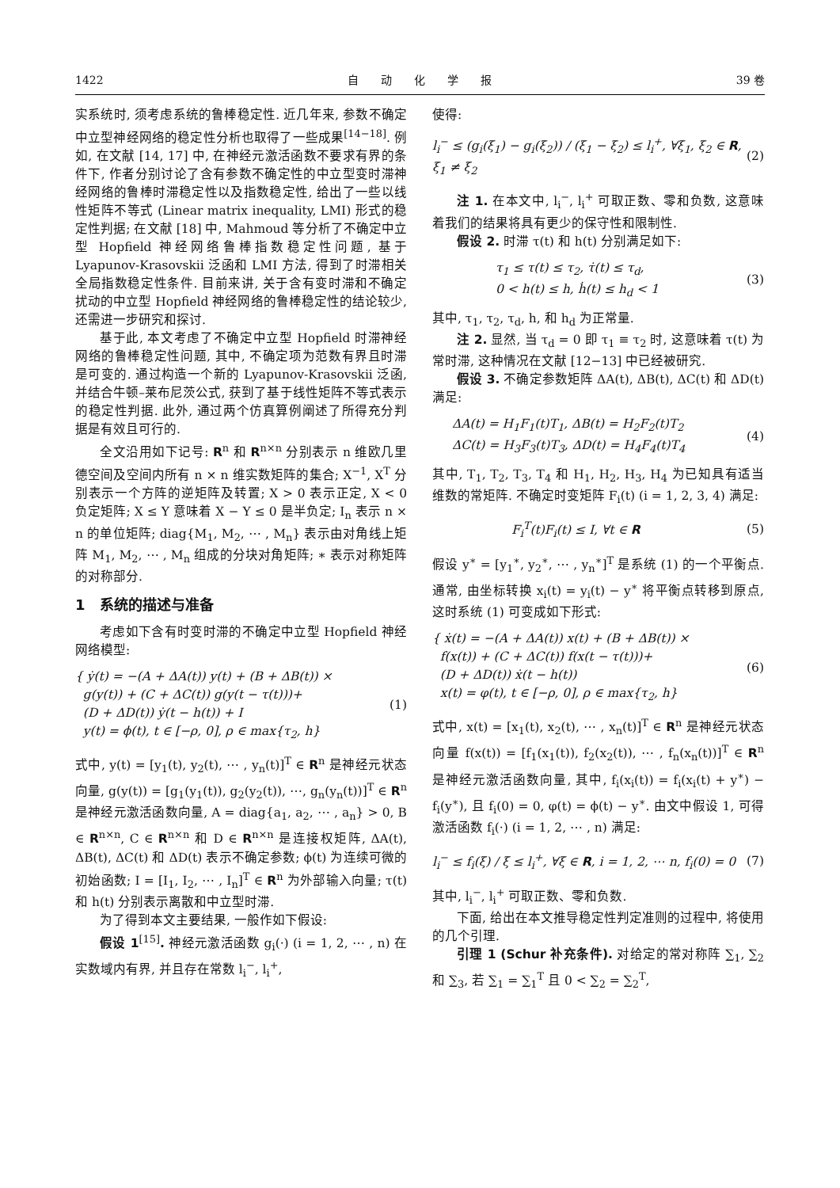1422 自　　动　　化　　学　　报 39 卷
实系统时, 须考虑系统的鲁棒稳定性. 近几年来, 参数不确定中立型神经网络的稳定性分析也取得了一些成果<sup>[14−18]</sup>. 例如, 在文献 [14, 17] 中, 在神经元激活函数不要求有界的条件下, 作者分别讨论了含有参数不确定性的中立型变时滞神经网络的鲁棒时滞稳定性以及指数稳定性, 给出了一些以线性矩阵不等式 (Linear matrix inequality, LMI) 形式的稳定性判据; 在文献 [18] 中, Mahmoud 等分析了不确定中立型 Hopfield 神经网络鲁棒指数稳定性问题, 基于 Lyapunov-Krasovskii 泛函和 LMI 方法, 得到了时滞相关全局指数稳定性条件. 目前来讲, 关于含有变时滞和不确定扰动的中立型 Hopfield 神经网络的鲁棒稳定性的结论较少, 还需进一步研究和探讨.
基于此, 本文考虑了不确定中立型 Hopfield 时滞神经网络的鲁棒稳定性问题, 其中, 不确定项为范数有界且时滞是可变的. 通过构造一个新的 Lyapunov-Krasovskii 泛函, 并结合牛顿–莱布尼茨公式, 获到了基于线性矩阵不等式表示的稳定性判据. 此外, 通过两个仿真算例阐述了所得充分判据是有效且可行的.
全文沿用如下记号: R<sup>n</sup> 和 R<sup>n×n</sup> 分别表示 n 维欧几里德空间及空间内所有 n × n 维实数矩阵的集合; X<sup>−1</sup>, X<sup>T</sup> 分别表示一个方阵的逆矩阵及转置; X > 0 表示正定, X < 0 负定矩阵; X ≤ Y 意味着 X − Y ≤ 0 是半负定; I<sub>n</sub> 表示 n × n 的单位矩阵; diag{M<sub>1</sub>, M<sub>2</sub>, ⋯ , M<sub>n</sub>} 表示由对角线上矩阵 M<sub>1</sub>, M<sub>2</sub>, ⋯ , M<sub>n</sub> 组成的分块对角矩阵; ∗ 表示对称矩阵的对称部分.
1　系统的描述与准备
考虑如下含有时变时滞的不确定中立型 Hopfield 神经网络模型:
{ ẏ(t) = −(A + ΔA(t)) y(t) + (B + ΔB(t)) ×
g(y(t)) + (C + ΔC(t)) g(y(t − τ(t)))+
(D + ΔD(t)) ẏ(t − h(t)) + I
y(t) = ϕ(t), t ∈ [−ρ, 0], ρ ∈ max{τ<sub>2</sub>, h}
(1)
式中, y(t) = [y<sub>1</sub>(t), y<sub>2</sub>(t), ⋯ , y<sub>n</sub>(t)]<sup>T</sup> ∈ R<sup>n</sup> 是神经元状态向量, g(y(t)) = [g<sub>1</sub>(y<sub>1</sub>(t)), g<sub>2</sub>(y<sub>2</sub>(t)), ⋯, g<sub>n</sub>(y<sub>n</sub>(t))]<sup>T</sup> ∈ R<sup>n</sup> 是神经元激活函数向量, A = diag{a<sub>1</sub>, a<sub>2</sub>, ⋯ , a<sub>n</sub>} > 0, B ∈ R<sup>n×n</sup>, C ∈ R<sup>n×n</sup> 和 D ∈ R<sup>n×n</sup> 是连接权矩阵, ΔA(t), ΔB(t), ΔC(t) 和 ΔD(t) 表示不确定参数; ϕ(t) 为连续可微的初始函数; I = [I<sub>1</sub>, I<sub>2</sub>, ⋯ , I<sub>n</sub>]<sup>T</sup> ∈ R<sup>n</sup> 为外部输入向量; τ(t) 和 h(t) 分别表示离散和中立型时滞.
为了得到本文主要结果, 一般作如下假设:
假设 1<sup>[15]</sup>. 神经元激活函数 g<sub>i</sub>(·) (i = 1, 2, ⋯ , n) 在实数域内有界, 并且存在常数 l<sub>i</sub><sup>−</sup>, l<sub>i</sub><sup>+</sup>,
使得:
l<sub>i</sub><sup>−</sup> ≤ (g<sub>i</sub>(ξ<sub>1</sub>) − g<sub>i</sub>(ξ<sub>2</sub>)) / (ξ<sub>1</sub> − ξ<sub>2</sub>) ≤ l<sub>i</sub><sup>+</sup>, ∀ξ<sub>1</sub>, ξ<sub>2</sub> ∈ R, ξ<sub>1</sub> ≠ ξ<sub>2</sub>
(2)
注 1. 在本文中, l<sub>i</sub><sup>−</sup>, l<sub>i</sub><sup>+</sup> 可取正数、零和负数, 这意味着我们的结果将具有更少的保守性和限制性.
假设 2. 时滞 τ(t) 和 h(t) 分别满足如下:
τ<sub>1</sub> ≤ τ(t) ≤ τ<sub>2</sub>, τ̇(t) ≤ τ<sub>d</sub>,
0 < h(t) ≤ h, ḣ(t) ≤ h<sub>d</sub> < 1
(3)
其中, τ<sub>1</sub>, τ<sub>2</sub>, τ<sub>d</sub>, h, 和 h<sub>d</sub> 为正常量.
注 2. 显然, 当 τ<sub>d</sub> = 0 即 τ<sub>1</sub> ≡ τ<sub>2</sub> 时, 这意味着 τ(t) 为常时滞, 这种情况在文献 [12−13] 中已经被研究.
假设 3. 不确定参数矩阵 ΔA(t), ΔB(t), ΔC(t) 和 ΔD(t) 满足:
ΔA(t) = H<sub>1</sub>F<sub>1</sub>(t)T<sub>1</sub>, ΔB(t) = H<sub>2</sub>F<sub>2</sub>(t)T<sub>2</sub>
ΔC(t) = H<sub>3</sub>F<sub>3</sub>(t)T<sub>3</sub>, ΔD(t) = H<sub>4</sub>F<sub>4</sub>(t)T<sub>4</sub>
(4)
其中, T<sub>1</sub>, T<sub>2</sub>, T<sub>3</sub>, T<sub>4</sub> 和 H<sub>1</sub>, H<sub>2</sub>, H<sub>3</sub>, H<sub>4</sub> 为已知具有适当维数的常矩阵. 不确定时变矩阵 F<sub>i</sub>(t) (i = 1, 2, 3, 4) 满足:
F<sub>i</sub><sup>T</sup>(t)F<sub>i</sub>(t) ≤ I, ∀t ∈ R (5)
假设 y<sup>∗</sup> = [y<sub>1</sub><sup>∗</sup>, y<sub>2</sub><sup>∗</sup>, ⋯ , y<sub>n</sub><sup>∗</sup>]<sup>T</sup> 是系统 (1) 的一个平衡点. 通常, 由坐标转换 x<sub>i</sub>(t) = y<sub>i</sub>(t) − y<sup>∗</sup> 将平衡点转移到原点, 这时系统 (1) 可变成如下形式:
{ ẋ(t) = −(A + ΔA(t)) x(t) + (B + ΔB(t)) ×
f(x(t)) + (C + ΔC(t)) f(x(t − τ(t)))+
(D + ΔD(t)) ẋ(t − h(t))
x(t) = φ(t), t ∈ [−ρ, 0], ρ ∈ max{τ<sub>2</sub>, h}
(6)
式中, x(t) = [x<sub>1</sub>(t), x<sub>2</sub>(t), ⋯ , x<sub>n</sub>(t)]<sup>T</sup> ∈ R<sup>n</sup> 是神经元状态向量 f(x(t)) = [f<sub>1</sub>(x<sub>1</sub>(t)), f<sub>2</sub>(x<sub>2</sub>(t)), ⋯ , f<sub>n</sub>(x<sub>n</sub>(t))]<sup>T</sup> ∈ R<sup>n</sup> 是神经元激活函数向量, 其中, f<sub>i</sub>(x<sub>i</sub>(t)) = f<sub>i</sub>(x<sub>i</sub>(t) + y<sup>∗</sup>) − f<sub>i</sub>(y<sup>∗</sup>), 且 f<sub>i</sub>(0) = 0, φ(t) = ϕ(t) − y<sup>∗</sup>. 由文中假设 1, 可得激活函数 f<sub>i</sub>(·) (i = 1, 2, ⋯ , n) 满足:
l<sub>i</sub><sup>−</sup> ≤ f<sub>i</sub>(ξ) / ξ ≤ l<sub>i</sub><sup>+</sup>, ∀ξ ∈ R, i = 1, 2, ⋯ n, f<sub>i</sub>(0) = 0
(7)
其中, l<sub>i</sub><sup>−</sup>, l<sub>i</sub><sup>+</sup> 可取正数、零和负数.
下面, 给出在本文推导稳定性判定准则的过程中, 将使用的几个引理.
引理 1 (Schur 补充条件). 对给定的常对称阵 ∑<sub>1</sub>, ∑<sub>2</sub> 和 ∑<sub>3</sub>, 若 ∑<sub>1</sub> = ∑<sub>1</sub><sup>T</sup> 且 0 < ∑<sub>2</sub> = ∑<sub>2</sub><sup>T</sup>,